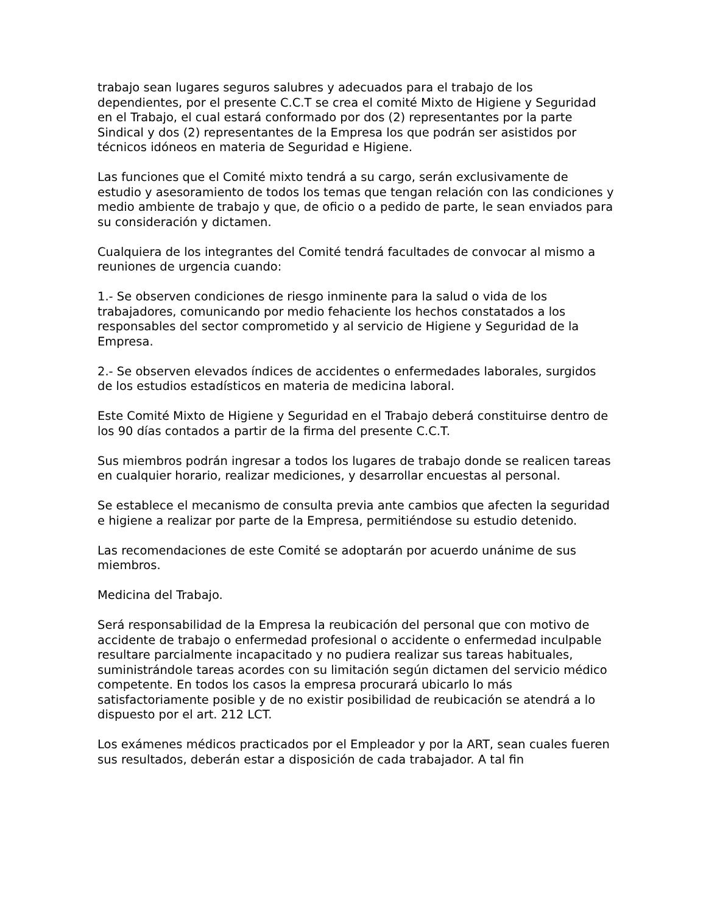trabajo sean lugares seguros salubres y adecuados para el trabajo de los dependientes, por el presente C.C.T se crea el comité Mixto de Higiene y Seguridad en el Trabajo, el cual estará conformado por dos (2) representantes por la parte Sindical y dos (2) representantes de la Empresa los que podrán ser asistidos por técnicos idóneos en materia de Seguridad e Higiene.
Las funciones que el Comité mixto tendrá a su cargo, serán exclusivamente de estudio y asesoramiento de todos los temas que tengan relación con las condiciones y medio ambiente de trabajo y que, de oficio o a pedido de parte, le sean enviados para su consideración y dictamen.
Cualquiera de los integrantes del Comité tendrá facultades de convocar al mismo a reuniones de urgencia cuando:
1.- Se observen condiciones de riesgo inminente para la salud o vida de los trabajadores, comunicando por medio fehaciente los hechos constatados a los responsables del sector comprometido y al servicio de Higiene y Seguridad de la Empresa.
2.- Se observen elevados índices de accidentes o enfermedades laborales, surgidos de los estudios estadísticos en materia de medicina laboral.
Este Comité Mixto de Higiene y Seguridad en el Trabajo deberá constituirse dentro de los 90 días contados a partir de la firma del presente C.C.T.
Sus miembros podrán ingresar a todos los lugares de trabajo donde se realicen tareas en cualquier horario, realizar mediciones, y desarrollar encuestas al personal.
Se establece el mecanismo de consulta previa ante cambios que afecten la seguridad e higiene a realizar por parte de la Empresa, permitiéndose su estudio detenido.
Las recomendaciones de este Comité se adoptarán por acuerdo unánime de sus miembros.
Medicina del Trabajo.
Será responsabilidad de la Empresa la reubicación del personal que con motivo de accidente de trabajo o enfermedad profesional o accidente o enfermedad inculpable resultare parcialmente incapacitado y no pudiera realizar sus tareas habituales, suministrándole tareas acordes con su limitación según dictamen del servicio médico competente. En todos los casos la empresa procurará ubicarlo lo más satisfactoriamente posible y de no existir posibilidad de reubicación se atendrá a lo dispuesto por el art. 212 LCT.
Los exámenes médicos practicados por el Empleador y por la ART, sean cuales fueren sus resultados, deberán estar a disposición de cada trabajador. A tal fin